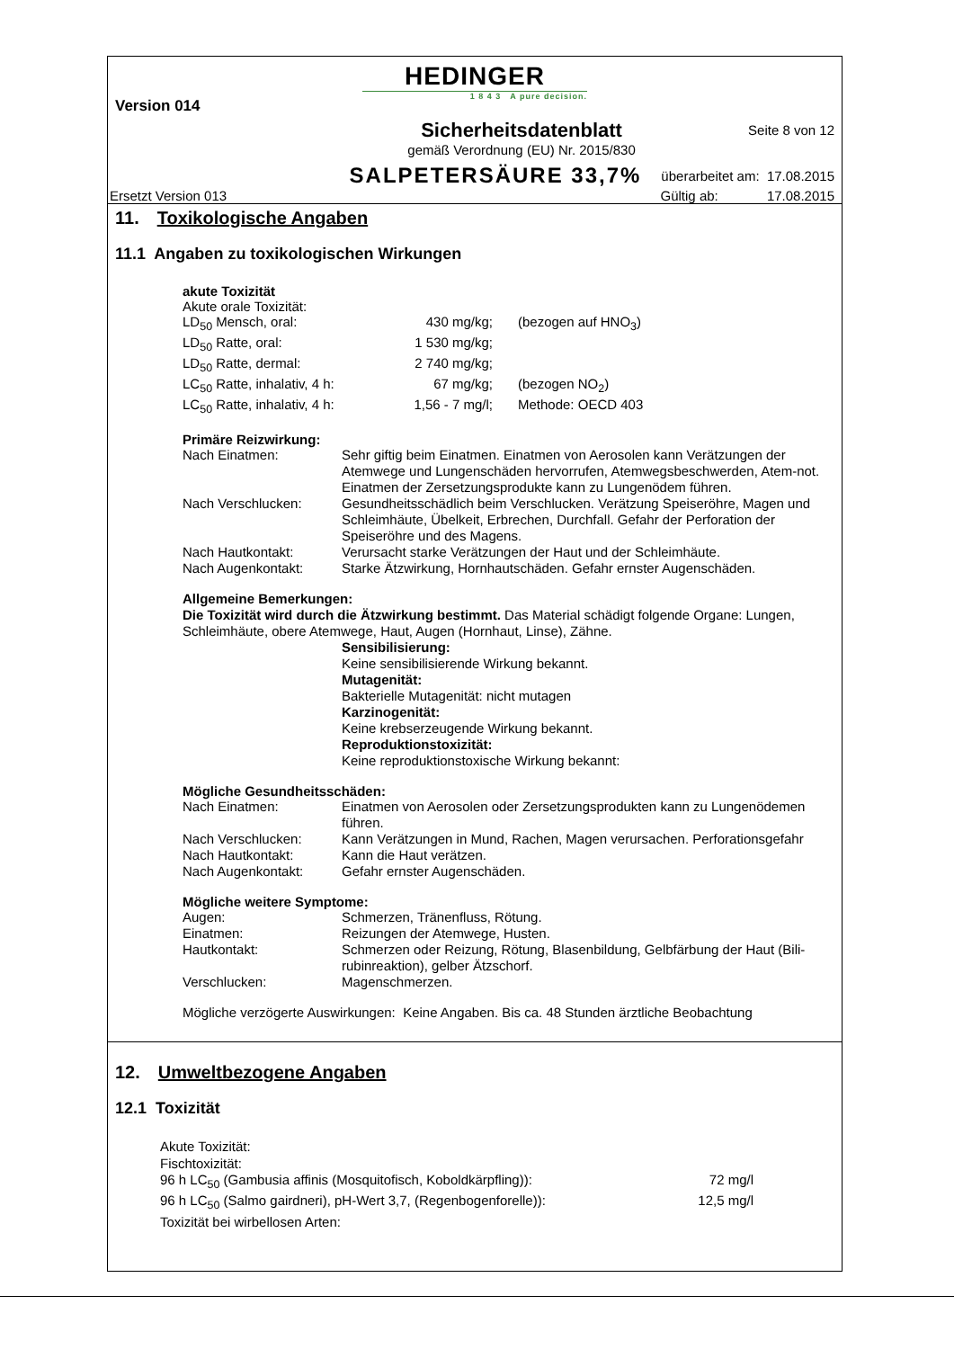HEDINGER
1 8 4 3 A pure decision.
Version 014
Sicherheitsdatenblatt
gemäß Verordnung (EU) Nr. 2015/830 Seite 8 von 12
SALPETERSÄURE 33,7% überarbeitet am: 17.08.2015
Ersetzt Version 013 Gültig ab: 17.08.2015
11. Toxikologische Angaben
11.1 Angaben zu toxikologischen Wirkungen
akute Toxizität
Akute orale Toxizität:
| LD<sub>50</sub> Mensch, oral: | 430 mg/kg; | (bezogen auf HNO<sub>3</sub>) |
| LD<sub>50</sub> Ratte, oral: | 1 530 mg/kg; | |
| LD<sub>50</sub> Ratte, dermal: | 2 740 mg/kg; | |
| LC<sub>50</sub> Ratte, inhalativ, 4 h: | 67 mg/kg; | (bezogen NO<sub>2</sub>) |
| LC<sub>50</sub> Ratte, inhalativ, 4 h: | 1,56 - 7 mg/l; | Methode: OECD 403 |
Primäre Reizwirkung:
| Nach Einatmen: | Sehr giftig beim Einatmen. Einatmen von Aerosolen kann Verätzungen der Atemwege und Lungenschäden hervorrufen, Atemwegsbeschwerden, Atem-not. Einatmen der Zersetzungsprodukte kann zu Lungenödem führen. |
| Nach Verschlucken: | Gesundheitsschädlich beim Verschlucken. Verätzung Speiseröhre, Magen und Schleimhäute, Übelkeit, Erbrechen, Durchfall. Gefahr der Perforation der Speiseröhre und des Magens. |
| Nach Hautkontakt: | Verursacht starke Verätzungen der Haut und der Schleimhäute. |
| Nach Augenkontakt: | Starke Ätzwirkung, Hornhautschäden. Gefahr ernster Augenschäden. |
Allgemeine Bemerkungen:
Die Toxizität wird durch die Ätzwirkung bestimmt. Das Material schädigt folgende Organe: Lungen, Schleimhäute, obere Atemwege, Haut, Augen (Hornhaut, Linse), Zähne.
Sensibilisierung:
Keine sensibilisierende Wirkung bekannt.
Mutagenität:
Bakterielle Mutagenität: nicht mutagen
Karzinogenität:
Keine krebserzeugende Wirkung bekannt.
Reproduktionstoxizität:
Keine reproduktionstoxische Wirkung bekannt:
Mögliche Gesundheitsschäden:
| Nach Einatmen: | Einatmen von Aerosolen oder Zersetzungsprodukten kann zu Lungenödemen führen. |
| Nach Verschlucken: | Kann Verätzungen in Mund, Rachen, Magen verursachen. Perforationsgefahr |
| Nach Hautkontakt: | Kann die Haut verätzen. |
| Nach Augenkontakt: | Gefahr ernster Augenschäden. |
Mögliche weitere Symptome:
| Augen: | Schmerzen, Tränenfluss, Rötung. |
| Einatmen: | Reizungen der Atemwege, Husten. |
| Hautkontakt: | Schmerzen oder Reizung, Rötung, Blasenbildung, Gelbfärbung der Haut (Bili-rubinreaktion), gelber Ätzschorf. |
| Verschlucken: | Magenschmerzen. |
Mögliche verzögerte Auswirkungen: Keine Angaben. Bis ca. 48 Stunden ärztliche Beobachtung
12. Umweltbezogene Angaben
12.1 Toxizität
Akute Toxizität:
Fischtoxizität:
| 96 h LC<sub>50</sub> (Gambusia affinis (Mosquitofisch, Koboldkärpfling)): | 72 mg/l |
| 96 h LC<sub>50</sub> (Salmo gairdneri), pH-Wert 3,7, (Regenbogenforelle)): | 12,5 mg/l |
Toxizität bei wirbellosen Arten: